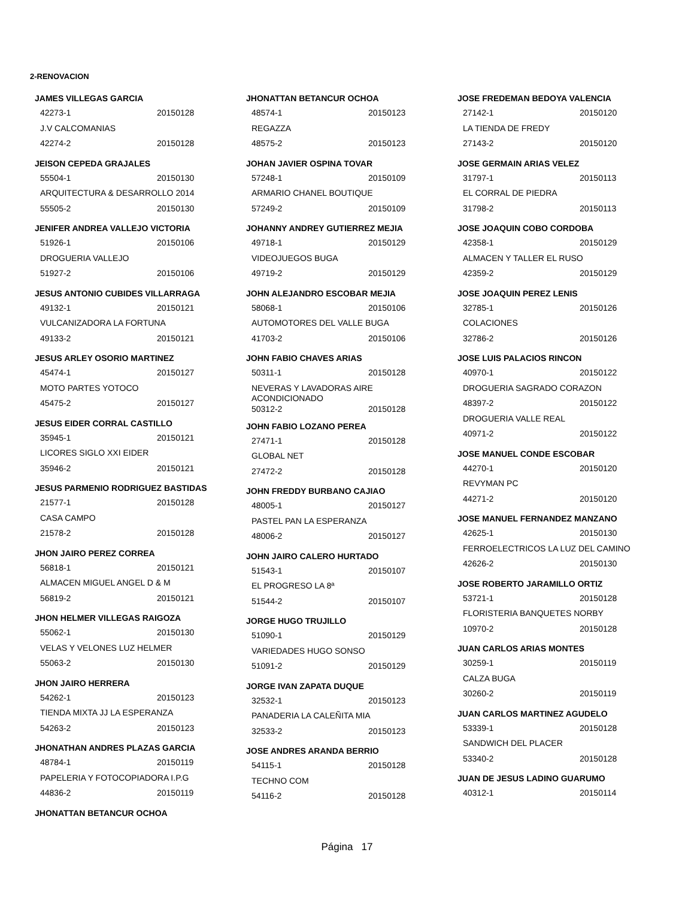2-RENOVACION
JAMES VILLEGAS GARCIA
42273-1 20150128
J.V CALCOMANIAS
42274-2 20150128
JEISON CEPEDA GRAJALES
55504-1 20150130
ARQUITECTURA & DESARROLLO 2014
55505-2 20150130
JENIFER ANDREA VALLEJO VICTORIA
51926-1 20150106
DROGUERIA VALLEJO
51927-2 20150106
JESUS ANTONIO CUBIDES VILLARRAGA
49132-1 20150121
VULCANIZADORA LA FORTUNA
49133-2 20150121
JESUS ARLEY OSORIO MARTINEZ
45474-1 20150127
MOTO PARTES YOTOCO
45475-2 20150127
JESUS EIDER CORRAL CASTILLO
35945-1 20150121
LICORES SIGLO XXI EIDER
35946-2 20150121
JESUS PARMENIO RODRIGUEZ BASTIDAS
21577-1 20150128
CASA CAMPO
21578-2 20150128
JHON JAIRO PEREZ CORREA
56818-1 20150121
ALMACEN MIGUEL ANGEL D & M
56819-2 20150121
JHON HELMER VILLEGAS RAIGOZA
55062-1 20150130
VELAS Y VELONES LUZ HELMER
55063-2 20150130
JHON JAIRO HERRERA
54262-1 20150123
TIENDA MIXTA JJ LA ESPERANZA
54263-2 20150123
JHONATHAN ANDRES PLAZAS GARCIA
48784-1 20150119
PAPELERIA Y FOTOCOPIADORA I.P.G
44836-2 20150119
JHONATTAN BETANCUR OCHOA
JHONATTAN BETANCUR OCHOA
48574-1 20150123
REGAZZA
48575-2 20150123
JOHAN JAVIER OSPINA TOVAR
57248-1 20150109
ARMARIO CHANEL BOUTIQUE
57249-2 20150109
JOHANNY ANDREY GUTIERREZ MEJIA
49718-1 20150129
VIDEOJUEGOS BUGA
49719-2 20150129
JOHN ALEJANDRO ESCOBAR MEJIA
58068-1 20150106
AUTOMOTORES DEL VALLE BUGA
41703-2 20150106
JOHN FABIO CHAVES ARIAS
50311-1 20150128
NEVERAS Y LAVADORAS AIRE
ACONDICIONADO
50312-2 20150128
JOHN FABIO LOZANO PEREA
27471-1 20150128
GLOBAL NET
27472-2 20150128
JOHN FREDDY BURBANO CAJIAO
48005-1 20150127
PASTEL PAN LA ESPERANZA
48006-2 20150127
JOHN JAIRO CALERO HURTADO
51543-1 20150107
EL PROGRESO LA 8ª
51544-2 20150107
JORGE HUGO TRUJILLO
51090-1 20150129
VARIEDADES HUGO SONSO
51091-2 20150129
JORGE IVAN ZAPATA DUQUE
32532-1 20150123
PANADERIA LA CALEÑITA MIA
32533-2 20150123
JOSE ANDRES ARANDA BERRIO
54115-1 20150128
TECHNO COM
54116-2 20150128
JOSE FREDEMAN BEDOYA VALENCIA
27142-1 20150120
LA TIENDA DE FREDY
27143-2 20150120
JOSE GERMAIN ARIAS VELEZ
31797-1 20150113
EL CORRAL DE PIEDRA
31798-2 20150113
JOSE JOAQUIN COBO CORDOBA
42358-1 20150129
ALMACEN Y TALLER EL RUSO
42359-2 20150129
JOSE JOAQUIN PEREZ LENIS
32785-1 20150126
COLACIONES
32786-2 20150126
JOSE LUIS PALACIOS RINCON
40970-1 20150122
DROGUERIA SAGRADO CORAZON
48397-2 20150122
DROGUERIA VALLE REAL
40971-2 20150122
JOSE MANUEL CONDE ESCOBAR
44270-1 20150120
REVYMAN PC
44271-2 20150120
JOSE MANUEL FERNANDEZ MANZANO
42625-1 20150130
FERROELECTRICOS LA LUZ DEL CAMINO
42626-2 20150130
JOSE ROBERTO JARAMILLO ORTIZ
53721-1 20150128
FLORISTERIA BANQUETES NORBY
10970-2 20150128
JUAN CARLOS ARIAS MONTES
30259-1 20150119
CALZA BUGA
30260-2 20150119
JUAN CARLOS MARTINEZ AGUDELO
53339-1 20150128
SANDWICH DEL PLACER
53340-2 20150128
JUAN DE JESUS LADINO GUARUMO
40312-1 20150114
Página 17